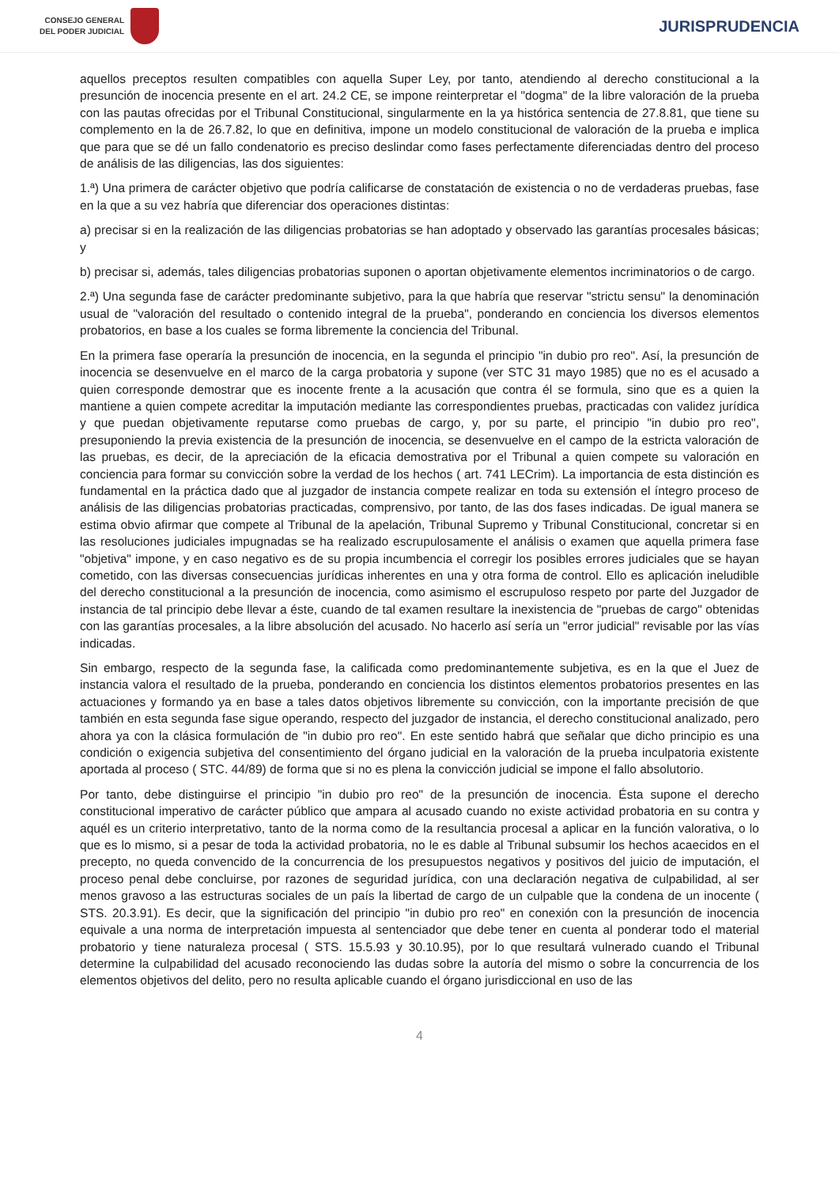CONSEJO GENERAL
DEL PODER JUDICIAL
JURISPRUDENCIA
aquellos preceptos resulten compatibles con aquella Super Ley, por tanto, atendiendo al derecho constitucional a la presunción de inocencia presente en el art. 24.2 CE, se impone reinterpretar el "dogma" de la libre valoración de la prueba con las pautas ofrecidas por el Tribunal Constitucional, singularmente en la ya histórica sentencia de 27.8.81, que tiene su complemento en la de 26.7.82, lo que en definitiva, impone un modelo constitucional de valoración de la prueba e implica que para que se dé un fallo condenatorio es preciso deslindar como fases perfectamente diferenciadas dentro del proceso de análisis de las diligencias, las dos siguientes:
1.ª) Una primera de carácter objetivo que podría calificarse de constatación de existencia o no de verdaderas pruebas, fase en la que a su vez habría que diferenciar dos operaciones distintas:
a) precisar si en la realización de las diligencias probatorias se han adoptado y observado las garantías procesales básicas; y
b) precisar si, además, tales diligencias probatorias suponen o aportan objetivamente elementos incriminatorios o de cargo.
2.ª) Una segunda fase de carácter predominante subjetivo, para la que habría que reservar "strictu sensu" la denominación usual de "valoración del resultado o contenido integral de la prueba", ponderando en conciencia los diversos elementos probatorios, en base a los cuales se forma libremente la conciencia del Tribunal.
En la primera fase operaría la presunción de inocencia, en la segunda el principio "in dubio pro reo". Así, la presunción de inocencia se desenvuelve en el marco de la carga probatoria y supone (ver STC 31 mayo 1985) que no es el acusado a quien corresponde demostrar que es inocente frente a la acusación que contra él se formula, sino que es a quien la mantiene a quien compete acreditar la imputación mediante las correspondientes pruebas, practicadas con validez jurídica y que puedan objetivamente reputarse como pruebas de cargo, y, por su parte, el principio "in dubio pro reo", presuponiendo la previa existencia de la presunción de inocencia, se desenvuelve en el campo de la estricta valoración de las pruebas, es decir, de la apreciación de la eficacia demostrativa por el Tribunal a quien compete su valoración en conciencia para formar su convicción sobre la verdad de los hechos ( art. 741 LECrim). La importancia de esta distinción es fundamental en la práctica dado que al juzgador de instancia compete realizar en toda su extensión el íntegro proceso de análisis de las diligencias probatorias practicadas, comprensivo, por tanto, de las dos fases indicadas. De igual manera se estima obvio afirmar que compete al Tribunal de la apelación, Tribunal Supremo y Tribunal Constitucional, concretar si en las resoluciones judiciales impugnadas se ha realizado escrupulosamente el análisis o examen que aquella primera fase "objetiva" impone, y en caso negativo es de su propia incumbencia el corregir los posibles errores judiciales que se hayan cometido, con las diversas consecuencias jurídicas inherentes en una y otra forma de control. Ello es aplicación ineludible del derecho constitucional a la presunción de inocencia, como asimismo el escrupuloso respeto por parte del Juzgador de instancia de tal principio debe llevar a éste, cuando de tal examen resultare la inexistencia de "pruebas de cargo" obtenidas con las garantías procesales, a la libre absolución del acusado. No hacerlo así sería un "error judicial" revisable por las vías indicadas.
Sin embargo, respecto de la segunda fase, la calificada como predominantemente subjetiva, es en la que el Juez de instancia valora el resultado de la prueba, ponderando en conciencia los distintos elementos probatorios presentes en las actuaciones y formando ya en base a tales datos objetivos libremente su convicción, con la importante precisión de que también en esta segunda fase sigue operando, respecto del juzgador de instancia, el derecho constitucional analizado, pero ahora ya con la clásica formulación de "in dubio pro reo". En este sentido habrá que señalar que dicho principio es una condición o exigencia subjetiva del consentimiento del órgano judicial en la valoración de la prueba inculpatoria existente aportada al proceso ( STC. 44/89) de forma que si no es plena la convicción judicial se impone el fallo absolutorio.
Por tanto, debe distinguirse el principio "in dubio pro reo" de la presunción de inocencia. Ésta supone el derecho constitucional imperativo de carácter público que ampara al acusado cuando no existe actividad probatoria en su contra y aquél es un criterio interpretativo, tanto de la norma como de la resultancia procesal a aplicar en la función valorativa, o lo que es lo mismo, si a pesar de toda la actividad probatoria, no le es dable al Tribunal subsumir los hechos acaecidos en el precepto, no queda convencido de la concurrencia de los presupuestos negativos y positivos del juicio de imputación, el proceso penal debe concluirse, por razones de seguridad jurídica, con una declaración negativa de culpabilidad, al ser menos gravoso a las estructuras sociales de un país la libertad de cargo de un culpable que la condena de un inocente ( STS. 20.3.91). Es decir, que la significación del principio "in dubio pro reo" en conexión con la presunción de inocencia equivale a una norma de interpretación impuesta al sentenciador que debe tener en cuenta al ponderar todo el material probatorio y tiene naturaleza procesal ( STS. 15.5.93 y 30.10.95), por lo que resultará vulnerado cuando el Tribunal determine la culpabilidad del acusado reconociendo las dudas sobre la autoría del mismo o sobre la concurrencia de los elementos objetivos del delito, pero no resulta aplicable cuando el órgano jurisdiccional en uso de las
4